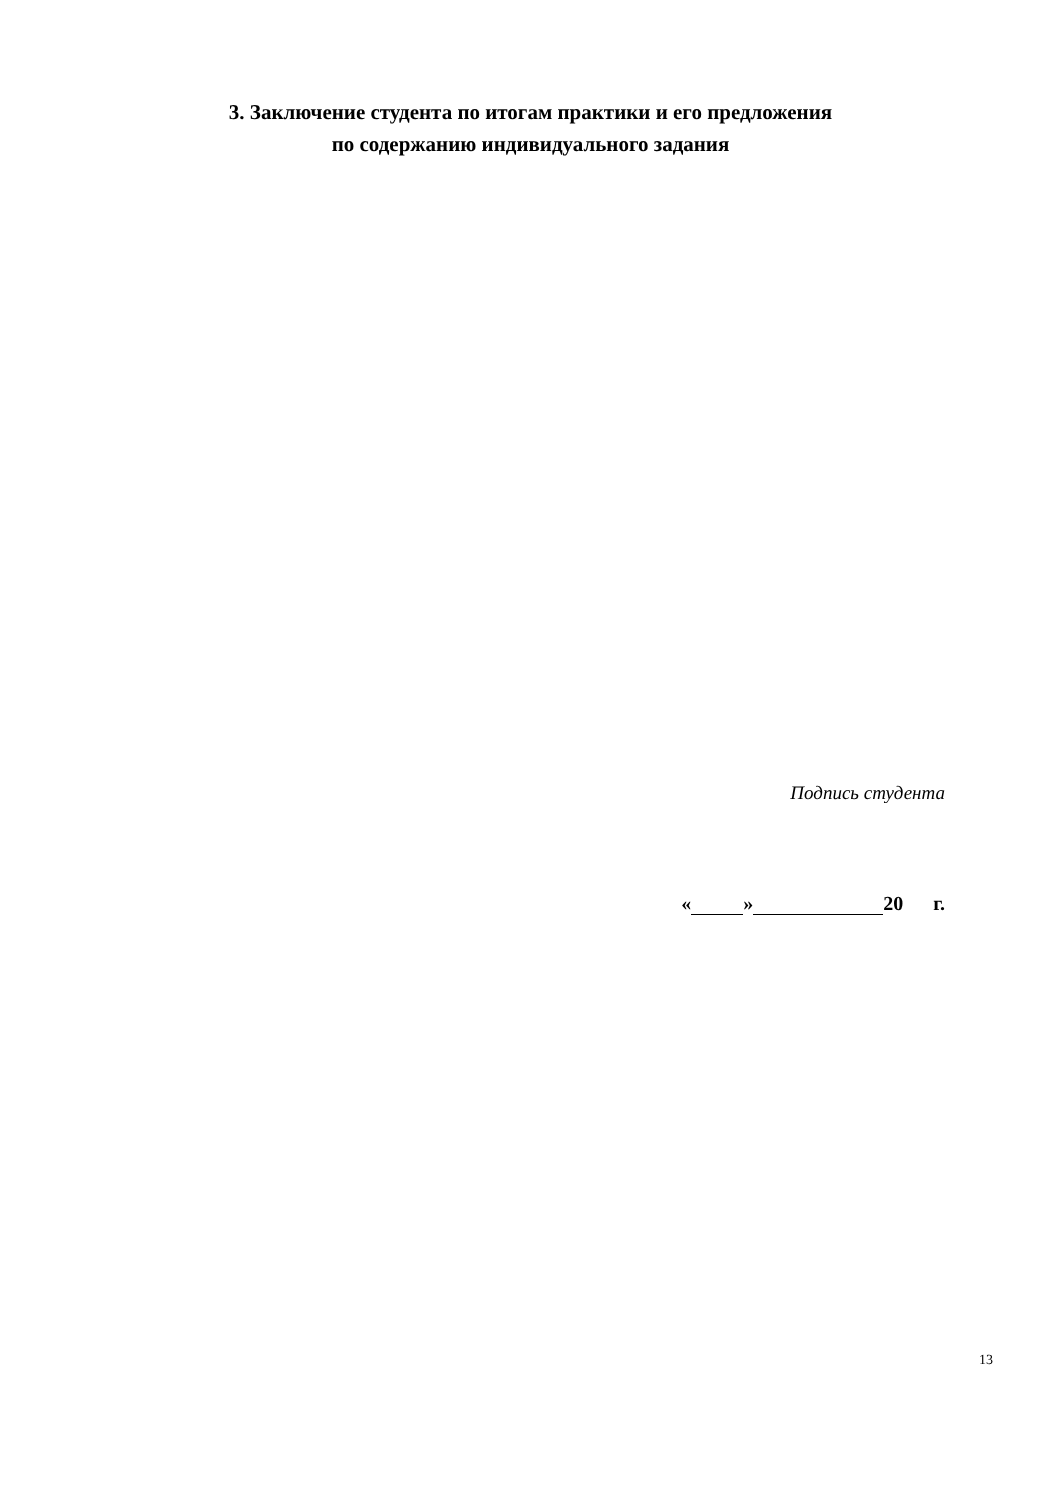3. Заключение студента по итогам практики и его предложения
по содержанию индивидуального задания
Подпись студента
« » 20 г.
13